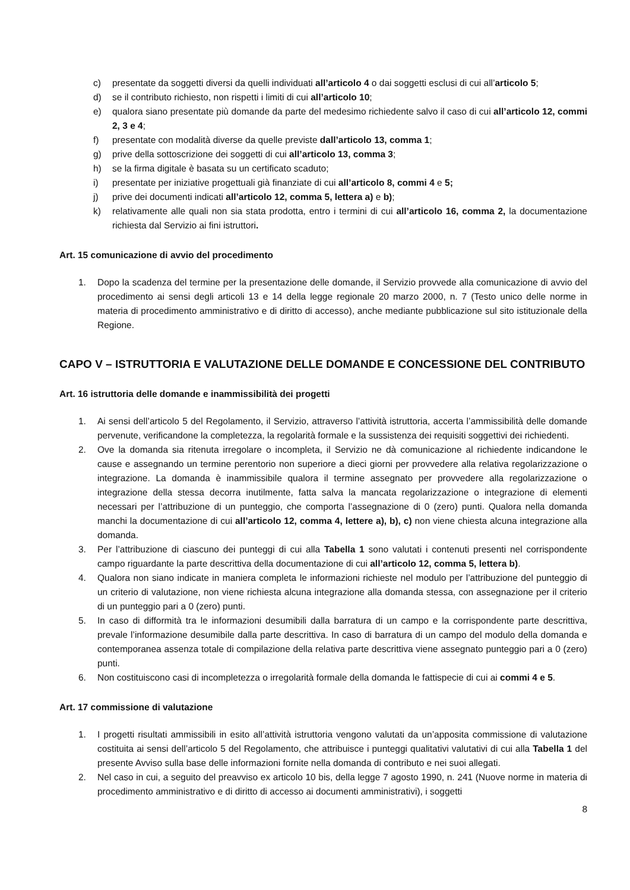c) presentate da soggetti diversi da quelli individuati all’articolo 4 o dai soggetti esclusi di cui all’articolo 5;
d) se il contributo richiesto, non rispetti i limiti di cui all’articolo 10;
e) qualora siano presentate più domande da parte del medesimo richiedente salvo il caso di cui all’articolo 12, commi 2, 3 e 4;
f) presentate con modalità diverse da quelle previste dall’articolo 13, comma 1;
g) prive della sottoscrizione dei soggetti di cui all’articolo 13, comma 3;
h) se la firma digitale è basata su un certificato scaduto;
i) presentate per iniziative progettuali già finanziate di cui all’articolo 8, commi 4 e 5;
j) prive dei documenti indicati all’articolo 12, comma 5, lettera a) e b);
k) relativamente alle quali non sia stata prodotta, entro i termini di cui all’articolo 16, comma 2, la documentazione richiesta dal Servizio ai fini istruttori.
Art. 15 comunicazione di avvio del procedimento
1. Dopo la scadenza del termine per la presentazione delle domande, il Servizio provvede alla comunicazione di avvio del procedimento ai sensi degli articoli 13 e 14 della legge regionale 20 marzo 2000, n. 7 (Testo unico delle norme in materia di procedimento amministrativo e di diritto di accesso), anche mediante pubblicazione sul sito istituzionale della Regione.
CAPO V – ISTRUTTORIA E VALUTAZIONE DELLE DOMANDE E CONCESSIONE DEL CONTRIBUTO
Art. 16 istruttoria delle domande e inammissibilità dei progetti
1. Ai sensi dell’articolo 5 del Regolamento, il Servizio, attraverso l’attività istruttoria, accerta l’ammissibilità delle domande pervenute, verificandone la completezza, la regolarità formale e la sussistenza dei requisiti soggettivi dei richiedenti.
2. Ove la domanda sia ritenuta irregolare o incompleta, il Servizio ne dà comunicazione al richiedente indicandone le cause e assegnando un termine perentorio non superiore a dieci giorni per provvedere alla relativa regolarizzazione o integrazione. La domanda è inammissibile qualora il termine assegnato per provvedere alla regolarizzazione o integrazione della stessa decorra inutilmente, fatta salva la mancata regolarizzazione o integrazione di elementi necessari per l’attribuzione di un punteggio, che comporta l’assegnazione di 0 (zero) punti. Qualora nella domanda manchi la documentazione di cui all’articolo 12, comma 4, lettere a), b), c) non viene chiesta alcuna integrazione alla domanda.
3. Per l’attribuzione di ciascuno dei punteggi di cui alla Tabella 1 sono valutati i contenuti presenti nel corrispondente campo riguardante la parte descrittiva della documentazione di cui all’articolo 12, comma 5, lettera b).
4. Qualora non siano indicate in maniera completa le informazioni richieste nel modulo per l’attribuzione del punteggio di un criterio di valutazione, non viene richiesta alcuna integrazione alla domanda stessa, con assegnazione per il criterio di un punteggio pari a 0 (zero) punti.
5. In caso di difformità tra le informazioni desumibili dalla barratura di un campo e la corrispondente parte descrittiva, prevale l’informazione desumibile dalla parte descrittiva. In caso di barratura di un campo del modulo della domanda e contemporanea assenza totale di compilazione della relativa parte descrittiva viene assegnato punteggio pari a 0 (zero) punti.
6. Non costituiscono casi di incompletezza o irregolarità formale della domanda le fattispecie di cui ai commi 4 e 5.
Art. 17 commissione di valutazione
1. I progetti risultati ammissibili in esito all’attività istruttoria vengono valutati da un’apposita commissione di valutazione costituita ai sensi dell’articolo 5 del Regolamento, che attribuisce i punteggi qualitativi valutativi di cui alla Tabella 1 del presente Avviso sulla base delle informazioni fornite nella domanda di contributo e nei suoi allegati.
2. Nel caso in cui, a seguito del preavviso ex articolo 10 bis, della legge 7 agosto 1990, n. 241 (Nuove norme in materia di procedimento amministrativo e di diritto di accesso ai documenti amministrativi), i soggetti
8